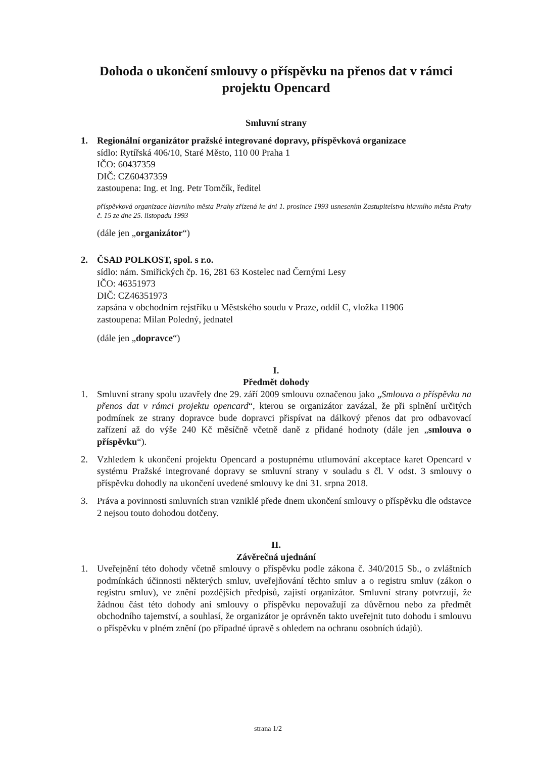Dohoda o ukončení smlouvy o příspěvku na přenos dat v rámci projektu Opencard
Smluvní strany
1. Regionální organizátor pražské integrované dopravy, příspěvková organizace
sídlo: Rytířská 406/10, Staré Město, 110 00 Praha 1
IČO: 60437359
DIČ: CZ60437359
zastoupena: Ing. et Ing. Petr Tomčík, ředitel
příspěvková organizace hlavního města Prahy zřízená ke dni 1. prosince 1993 usnesením Zastupitelstva hlavního města Prahy č. 15 ze dne 25. listopadu 1993
(dále jen „organizátor“)
2. ČSAD POLKOST, spol. s r.o.
sídlo: nám. Smiřických čp. 16, 281 63 Kostelec nad Černými Lesy
IČO: 46351973
DIČ: CZ46351973
zapsána v obchodním rejstříku u Městského soudu v Praze, oddíl C, vložka 11906
zastoupena: Milan Poledný, jednatel
(dále jen „dopravce“)
I.
Předmět dohody
1. Smluvní strany spolu uzavřely dne 29. září 2009 smlouvu označenou jako „Smlouva o příspěvku na přenos dat v rámci projektu opencard“, kterou se organizátor zavázal, že při splnění určitých podmínek ze strany dopravce bude dopravci přispívat na dálkový přenos dat pro odbavovací zařízení až do výše 240 Kč měsíčně včetně daně z přidané hodnoty (dále jen „smlouva o příspěvku“).
2. Vzhledem k ukončení projektu Opencard a postupnému utlumování akceptace karet Opencard v systému Pražské integrované dopravy se smluvní strany v souladu s čl. V odst. 3 smlouvy o příspěvku dohodly na ukončení uvedené smlouvy ke dni 31. srpna 2018.
3. Práva a povinnosti smluvních stran vzniklé přede dnem ukončení smlouvy o příspěvku dle odstavce 2 nejsou touto dohodou dotčeny.
II.
Závěrečná ujednání
1. Uveřejnění této dohody včetně smlouvy o příspěvku podle zákona č. 340/2015 Sb., o zvláštních podmínkách účinnosti některých smluv, uveřejňování těchto smluv a o registru smluv (zákon o registru smluv), ve znění pozdějších předpisů, zajistí organizátor. Smluvní strany potvrzují, že žádnou část této dohody ani smlouvy o příspěvku nepovažují za důvěrnou nebo za předmět obchodního tajemství, a souhlasí, že organizátor je oprávněn takto uveřejnit tuto dohodu i smlouvu o příspěvku v plném znění (po případné úpravě s ohledem na ochranu osobních údajů).
strana 1/2